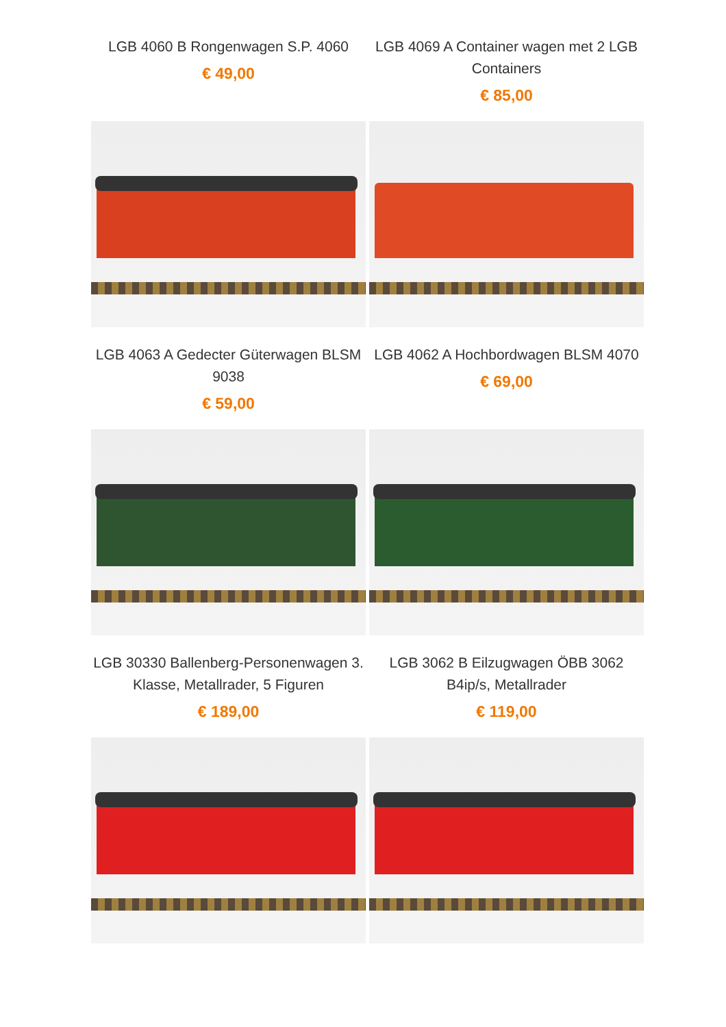LGB 4060 B Rongenwagen S.P. 4060
€ 49,00
LGB 4069 A Container wagen met 2 LGB Containers
€ 85,00
LGB 4063 A Gedecter Güterwagen BLSM 9038
€ 59,00
LGB 4062 A Hochbordwagen BLSM 4070
€ 69,00
LGB 30330 Ballenberg-Personenwagen 3. Klasse, Metallrader, 5 Figuren
€ 189,00
LGB 3062 B Eilzugwagen ÖBB 3062 B4ip/s, Metallrader
€ 119,00